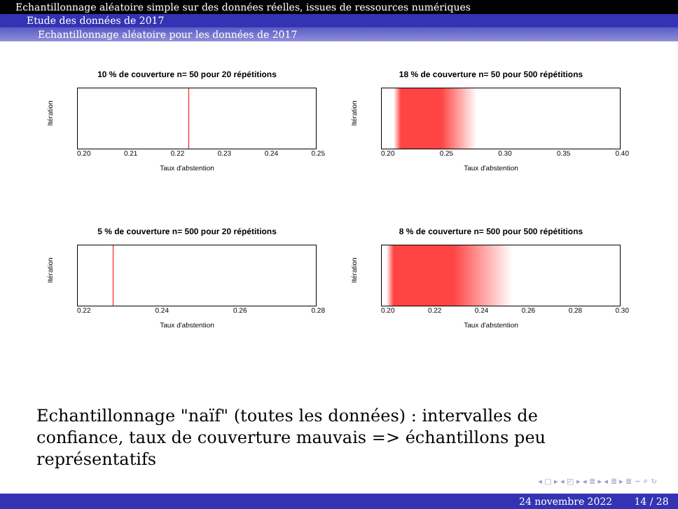Echantillonnage aléatoire simple sur des données réelles, issues de ressources numériques
Etude des données de 2017
Echantillonnage aléatoire pour les données de 2017
10 % de couverture n= 50 pour 20 répétitions
Itération
0.20 0.21 0.22 0.23 0.24 0.25
Taux d'abstention
18 % de couverture n= 50 pour 500 répétitions
Itération
0.20 0.25 0.30 0.35 0.40
Taux d'abstention
5 % de couverture n= 500 pour 20 répétitions
Itération
0.22 0.24 0.26 0.28
Taux d'abstention
8 % de couverture n= 500 pour 500 répétitions
Itération
0.20 0.22 0.24 0.26 0.28 0.30
Taux d'abstention
Echantillonnage "naïf" (toutes les données) : intervalles de confiance, taux de couverture mauvais => échantillons peu représentatifs
◂ ▢ ▸ ◂ ◰ ▸ ◂ ≣ ▸ ◂ ≣ ▸ ≣ ∽ ⌕ ↻
24 novembre 2022 14 / 28